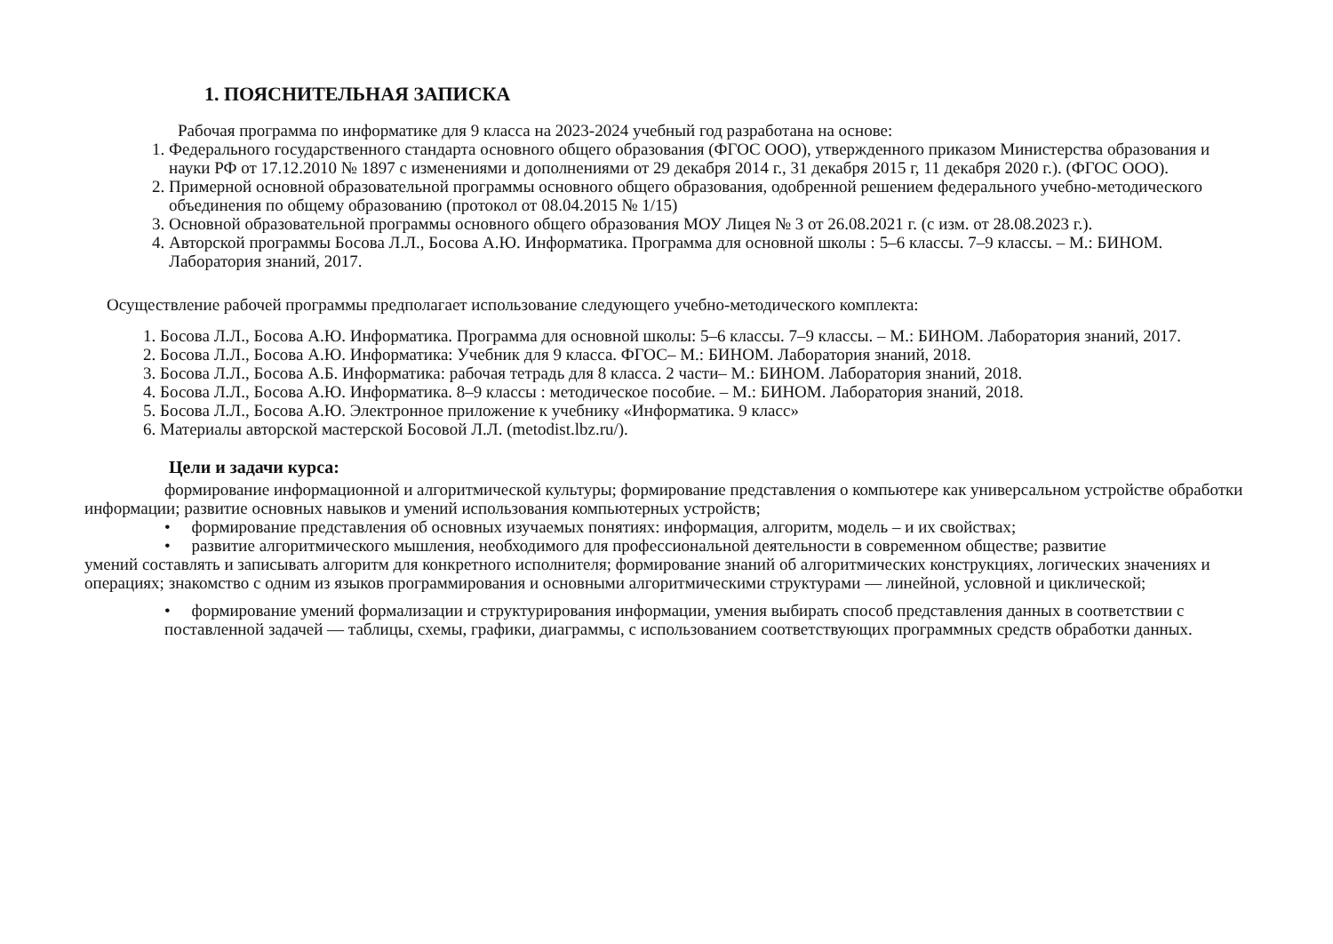1. ПОЯСНИТЕЛЬНАЯ ЗАПИСКА
Рабочая программа по информатике для 9 класса на 2023-2024 учебный год разработана на основе:
1. Федерального государственного стандарта основного общего образования (ФГОС ООО), утвержденного приказом Министерства образования и науки РФ от 17.12.2010 № 1897 с изменениями и дополнениями от 29 декабря 2014 г., 31 декабря 2015 г, 11 декабря 2020 г.). (ФГОС ООО).
2. Примерной основной образовательной программы основного общего образования, одобренной решением федерального учебно-методического объединения по общему образованию (протокол от 08.04.2015 № 1/15)
3. Основной образовательной программы основного общего образования МОУ Лицея № 3 от 26.08.2021 г. (с изм. от 28.08.2023 г.).
4. Авторской программы Босова Л.Л., Босова А.Ю. Информатика. Программа для основной школы : 5–6 классы. 7–9 классы. – М.: БИНОМ. Лаборатория знаний, 2017.
Осуществление рабочей программы предполагает использование следующего учебно-методического комплекта:
1. Босова Л.Л., Босова А.Ю. Информатика. Программа для основной школы: 5–6 классы. 7–9 классы. – М.: БИНОМ. Лаборатория знаний, 2017.
2. Босова Л.Л., Босова А.Ю. Информатика: Учебник для 9 класса. ФГОС– М.: БИНОМ. Лаборатория знаний, 2018.
3. Босова Л.Л., Босова А.Б. Информатика: рабочая тетрадь для 8 класса. 2 части– М.: БИНОМ. Лаборатория знаний, 2018.
4. Босова Л.Л., Босова А.Ю. Информатика. 8–9 классы : методическое пособие. – М.: БИНОМ. Лаборатория знаний, 2018.
5. Босова Л.Л., Босова А.Ю. Электронное приложение к учебнику «Информатика. 9 класс»
6. Материалы авторской мастерской Босовой Л.Л. (metodist.lbz.ru/).
Цели и задачи курса:
формирование информационной и алгоритмической культуры; формирование представления о компьютере как универсальном устройстве обработки информации; развитие основных навыков и умений использования компьютерных устройств;
• формирование представления об основных изучаемых понятиях: информация, алгоритм, модель – и их свойствах;
• развитие алгоритмического мышления, необходимого для профессиональной деятельности в современном обществе; развитие
умений составлять и записывать алгоритм для конкретного исполнителя; формирование знаний об алгоритмических конструкциях, логических значениях и операциях; знакомство с одним из языков программирования и основными алгоритмическими структурами — линейной, условной и циклической;
• формирование умений формализации и структурирования информации, умения выбирать способ представления данных в соответствии с поставленной задачей — таблицы, схемы, графики, диаграммы, с использованием соответствующих программных средств обработки данных.